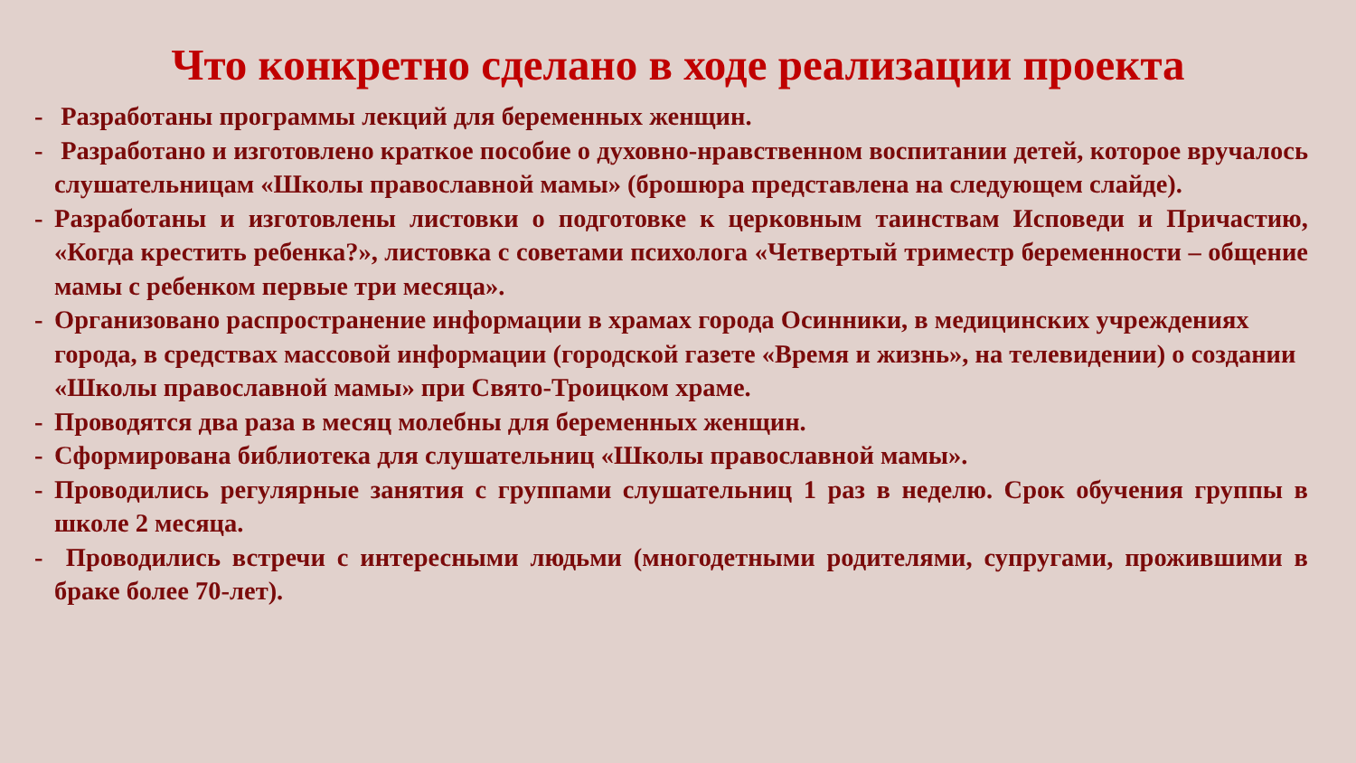Что конкретно сделано в ходе реализации проекта
- Разработаны программы лекций для беременных женщин.
- Разработано и изготовлено краткое пособие о духовно-нравственном воспитании детей, которое вручалось слушательницам «Школы православной мамы» (брошюра представлена на следующем слайде).
- Разработаны и изготовлены листовки о подготовке к церковным таинствам Исповеди и Причастию, «Когда крестить ребенка?», листовка с советами психолога «Четвертый триместр беременности – общение мамы с ребенком первые три месяца».
- Организовано распространение информации в храмах города Осинники, в медицинских учреждениях города, в средствах массовой информации (городской газете «Время и жизнь», на телевидении) о создании «Школы православной мамы» при Свято-Троицком храме.
- Проводятся два раза в месяц молебны для беременных женщин.
- Сформирована библиотека для слушательниц «Школы православной мамы».
- Проводились регулярные занятия с группами слушательниц 1 раз в неделю. Срок обучения группы в школе 2 месяца.
- Проводились встречи с интересными людьми (многодетными родителями, супругами, прожившими в браке более 70-лет).